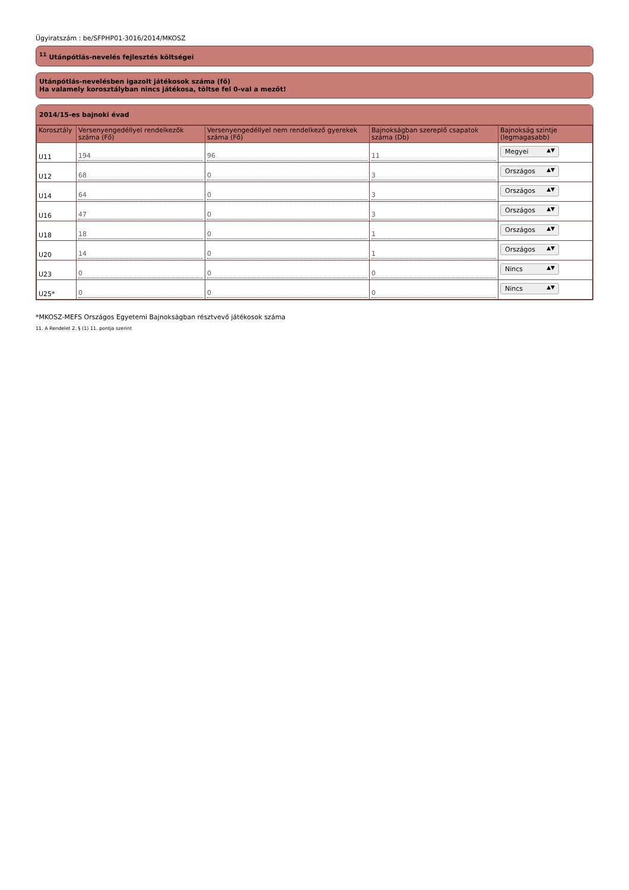Ügyiratszám : be/SFPHP01-3016/2014/MKOSZ
<sup>11</sup> Utánpótlás-nevelés fejlesztés költségei
Utánpótlás-nevelésben igazolt játékosok száma (fő)
Ha valamely korosztályban nincs játékosa, töltse fel 0-val a mezőt!
2014/15-es bajnoki évad
| Korosztály | Versenyengedéllyel rendelkezők száma (Fő) | Versenyengedéllyel nem rendelkező gyerekek száma (Fő) | Bajnokságban szereplő csapatok száma (Db) | Bajnokság szintje (legmagasabb) |
| --- | --- | --- | --- | --- |
| U11 | 194 | 96 | 11 | Megyei ▲▼ |
| U12 | 68 | 0 | 3 | Országos ▲▼ |
| U14 | 64 | 0 | 3 | Országos ▲▼ |
| U16 | 47 | 0 | 3 | Országos ▲▼ |
| U18 | 18 | 0 | 1 | Országos ▲▼ |
| U20 | 14 | 0 | 1 | Országos ▲▼ |
| U23 | 0 | 0 | 0 | Nincs ▲▼ |
| U25* | 0 | 0 | 0 | Nincs ▲▼ |
*MKOSZ-MEFS Országos Egyetemi Bajnokságban résztvevő játékosok száma
11. A Rendelet 2. § (1) 11. pontja szerint